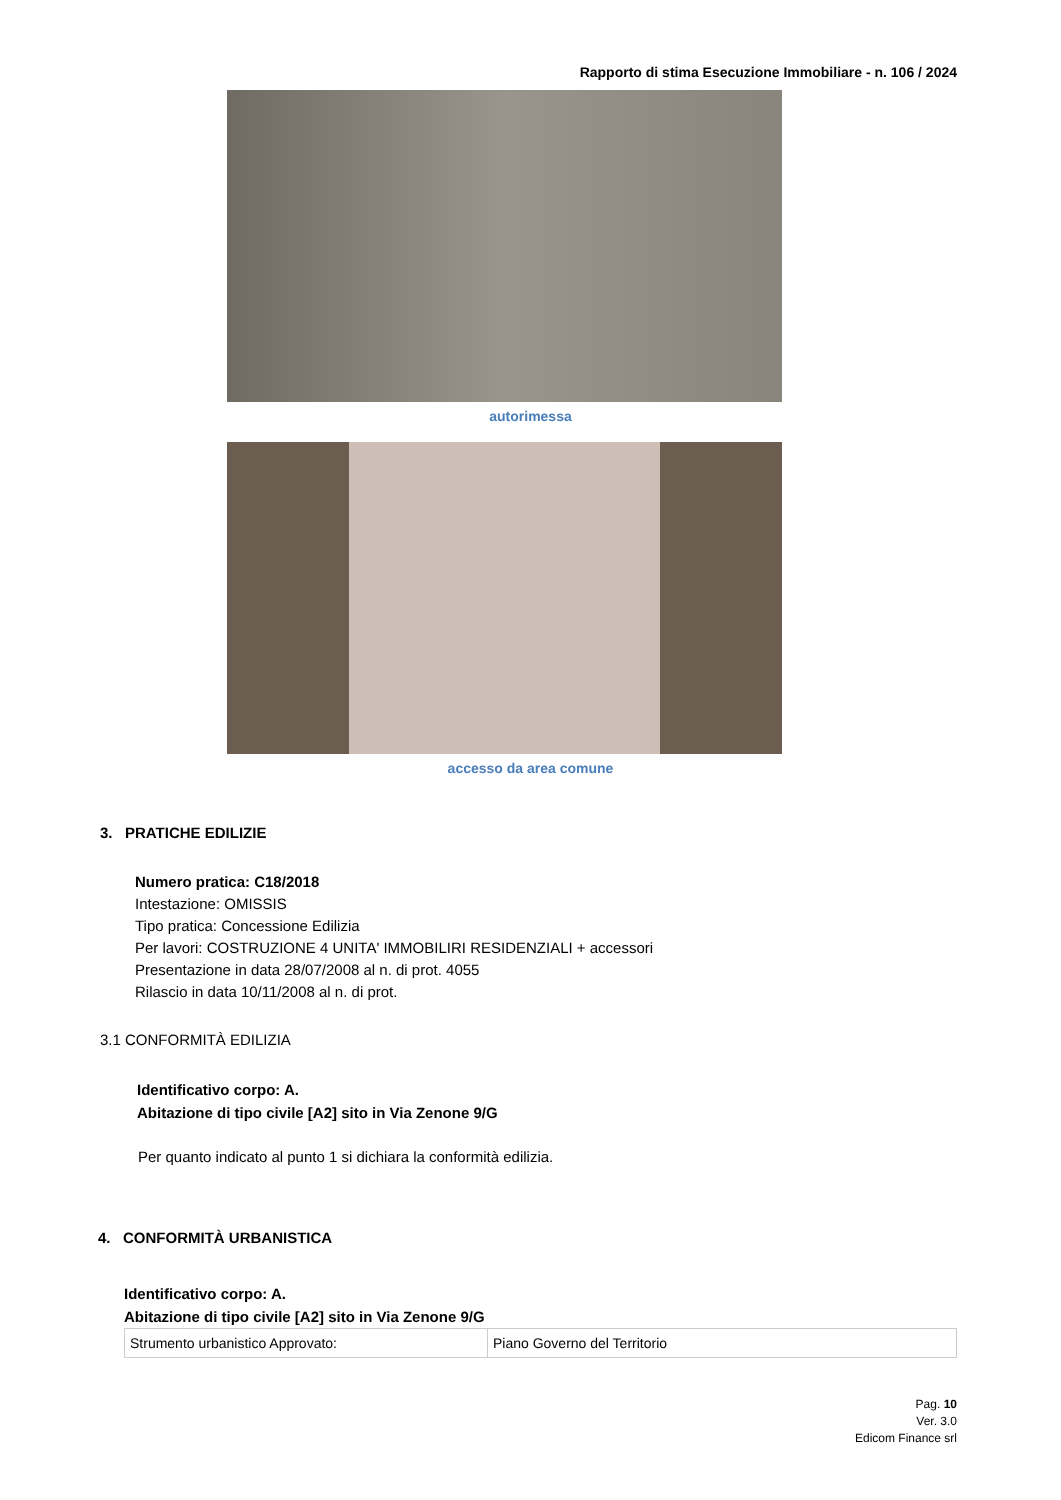Rapporto di stima Esecuzione Immobiliare - n. 106 / 2024
autorimessa
accesso da area comune
3. PRATICHE EDILIZIE
Numero pratica: C18/2018
Intestazione: OMISSIS
Tipo pratica: Concessione Edilizia
Per lavori: COSTRUZIONE 4 UNITA' IMMOBILIRI RESIDENZIALI + accessori
Presentazione in data 28/07/2008 al n. di prot. 4055
Rilascio in data 10/11/2008 al n. di prot.
3.1 CONFORMITÀ EDILIZIA
Identificativo corpo: A.
Abitazione di tipo civile [A2] sito in Via Zenone 9/G
Per quanto indicato al punto 1 si dichiara la conformità edilizia.
4. CONFORMITÀ URBANISTICA
Identificativo corpo: A.
Abitazione di tipo civile [A2] sito in Via Zenone 9/G
| Strumento urbanistico Approvato: | Piano Governo del Territorio |
Pag. 10
Ver. 3.0
Edicom Finance srl